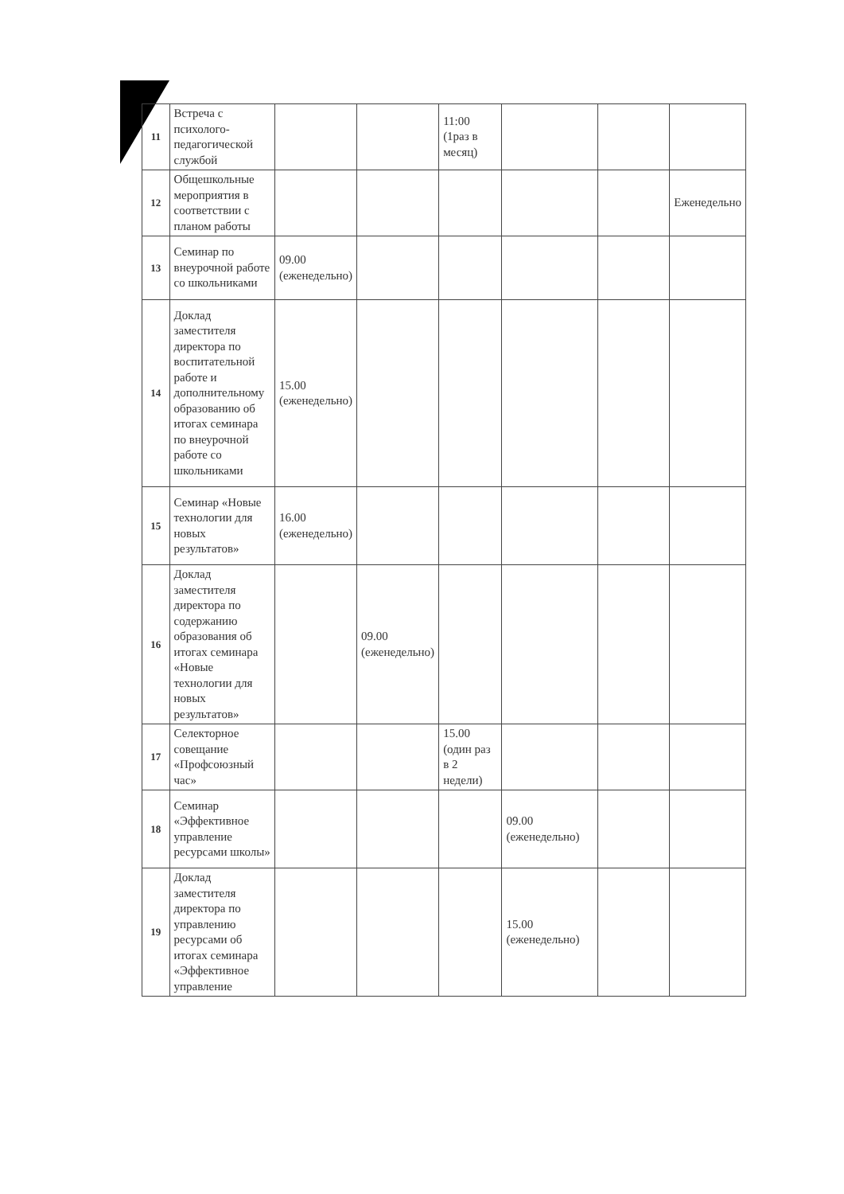| 11 | Встреча с психолого-педагогической службой | | | 11:00 (1раз в месяц) | | | |
| 12 | Общешкольные мероприятия в соответствии с планом работы | | | | | | Еженедельно |
| 13 | Семинар по внеурочной работе со школьниками | 09.00 (еженедельно) | | | | | |
| 14 | Доклад заместителя директора по воспитательной работе и дополнительному образованию об итогах семинара по внеурочной работе со школьниками | 15.00 (еженедельно) | | | | | |
| 15 | Семинар «Новые технологии для новых результатов» | 16.00 (еженедельно) | | | | | |
| 16 | Доклад заместителя директора по содержанию образования об итогах семинара «Новые технологии для новых результатов» | | 09.00 (еженедельно) | | | | |
| 17 | Селекторное совещание «Профсоюзный час» | | | 15.00 (один раз в 2 недели) | | | |
| 18 | Семинар «Эффективное управление ресурсами школы» | | | | 09.00 (еженедельно) | | |
| 19 | Доклад заместителя директора по управлению ресурсами об итогах семинара «Эффективное управление | | | | 15.00 (еженедельно) | | |